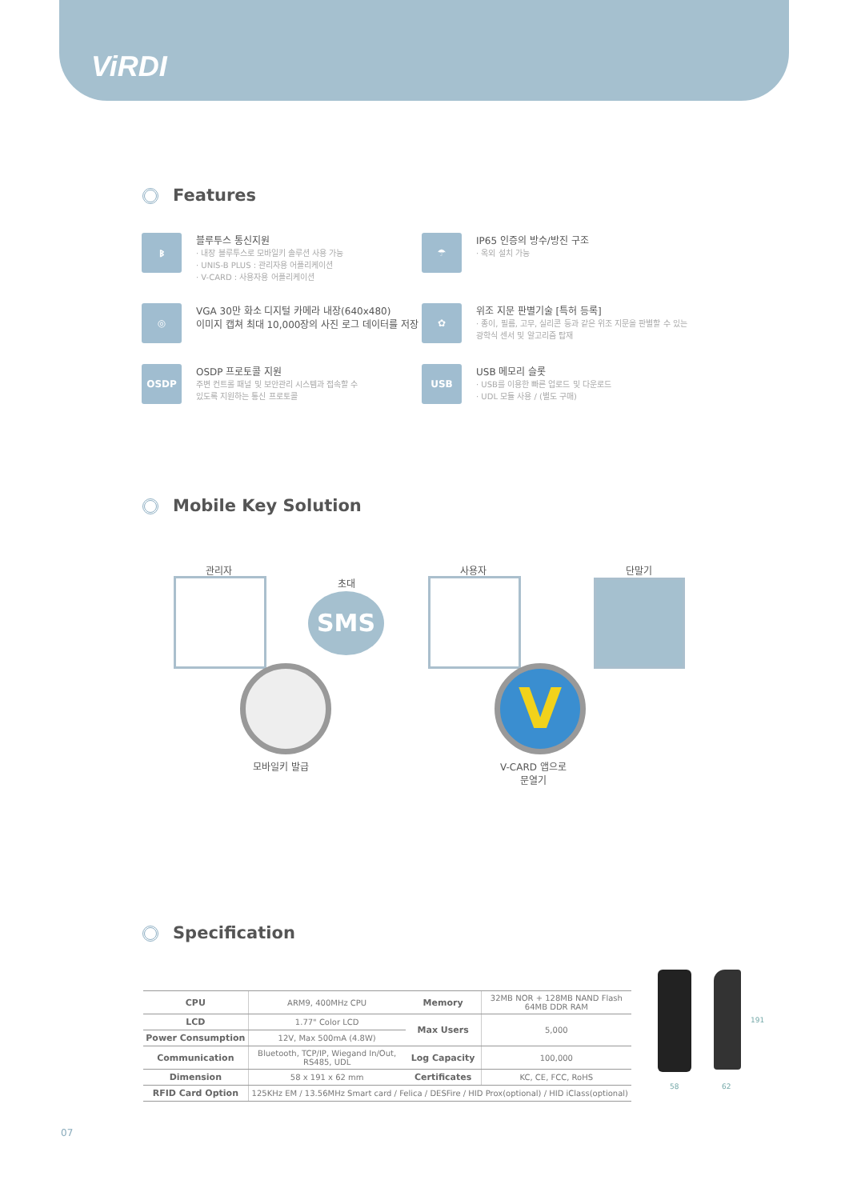ViRDI
Features
ᛒ
블루투스 통신지원
· 내장 블루투스로 모바일키 솔루션 사용 가능
· UNIS-B PLUS : 관리자용 어플리케이션
· V-CARD : 사용자용 어플리케이션
☂
IP65 인증의 방수/방진 구조
· 옥외 설치 가능
◎
VGA 30만 화소 디지털 카메라 내장(640x480)
이미지 캡쳐 최대 10,000장의 사진 로그 데이터를 저장
✿
위조 지문 판별기술 [특허 등록]
· 종이, 필름, 고무, 실리콘 등과 같은 위조 지문을 판별할 수 있는
광학식 센서 및 알고리즘 탑재
OSDP
OSDP 프로토콜 지원
주변 컨트롤 패널 및 보안관리 시스템과 접속할 수
있도록 지원하는 통신 프로토콜
USB
USB 메모리 슬롯
· USB를 이용한 빠른 업로드 및 다운로드
· UDL 모듈 사용 / (별도 구매)
Mobile Key Solution
관리자
초대
사용자 단말기
SMS
V
모바일키 발급 V-CARD 앱으로
문열기
Specification
| CPU | ARM9, 400MHz CPU | Memory | 32MB NOR + 128MB NAND Flash 64MB DDR RAM |
| LCD | 1.77" Color LCD | Max Users | 5,000 |
| Power Consumption | 12V, Max 500mA (4.8W) | | |
| Communication | Bluetooth, TCP/IP, Wiegand In/Out, RS485, UDL | Log Capacity | 100,000 |
| Dimension | 58 x 191 x 62 mm | Certificates | KC, CE, FCC, RoHS |
| RFID Card Option | 125KHz EM / 13.56MHz Smart card / Felica / DESFire / HID Prox(optional) / HID iClass(optional) | | |
191
58 62
07